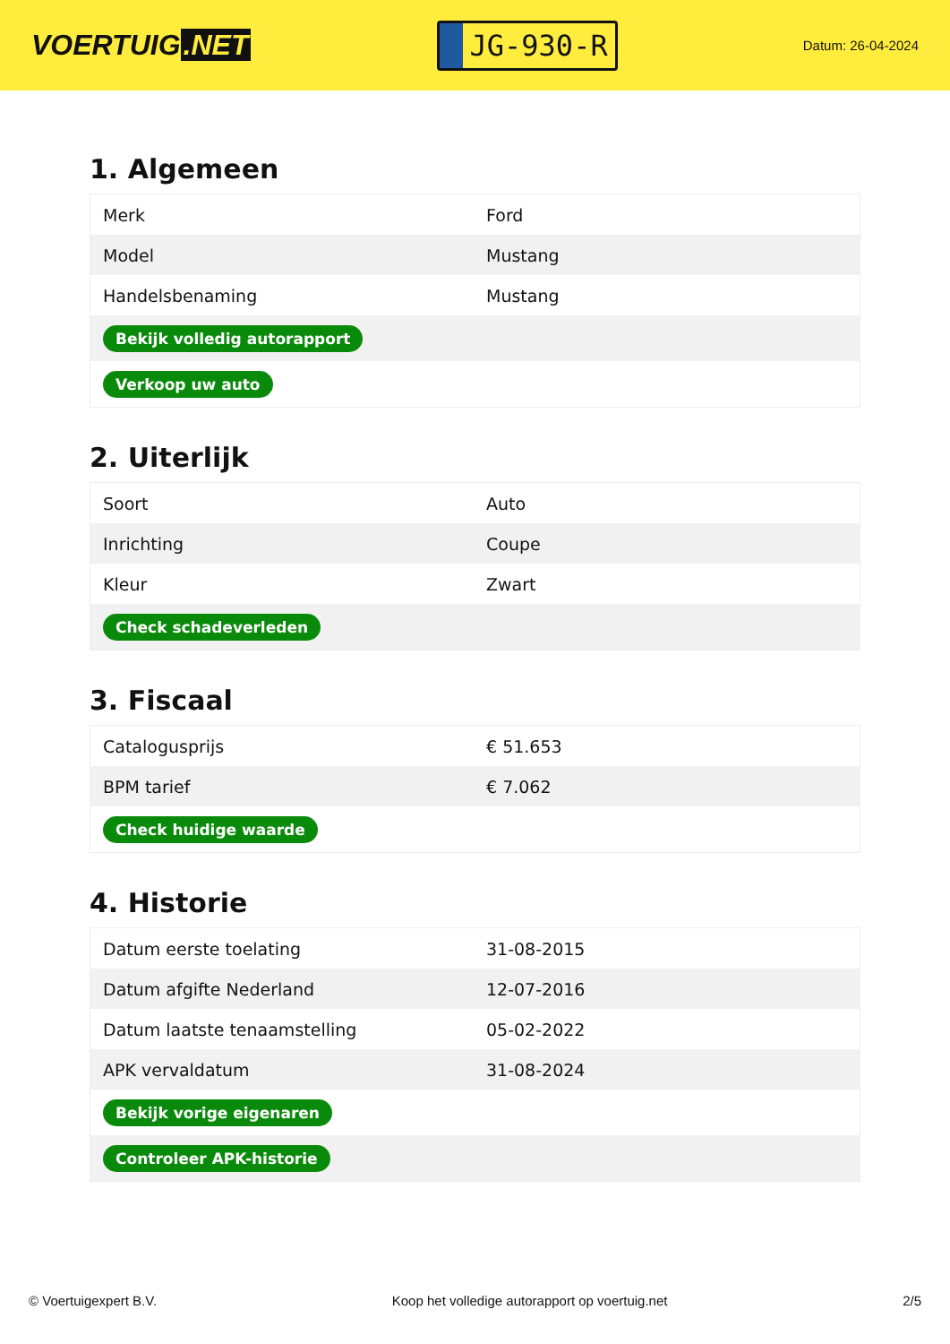VOERTUIG.NET
JG-930-R
Datum: 26-04-2024
1. Algemeen
| Merk | Ford |
| Model | Mustang |
| Handelsbenaming | Mustang |
| Bekijk volledig autorapport | |
| Verkoop uw auto | |
2. Uiterlijk
| Soort | Auto |
| Inrichting | Coupe |
| Kleur | Zwart |
| Check schadeverleden | |
3. Fiscaal
| Catalogusprijs | € 51.653 |
| BPM tarief | € 7.062 |
| Check huidige waarde | |
4. Historie
| Datum eerste toelating | 31-08-2015 |
| Datum afgifte Nederland | 12-07-2016 |
| Datum laatste tenaamstelling | 05-02-2022 |
| APK vervaldatum | 31-08-2024 |
| Bekijk vorige eigenaren | |
| Controleer APK-historie | |
© Voertuigexpert B.V. Koop het volledige autorapport op voertuig.net 2/5